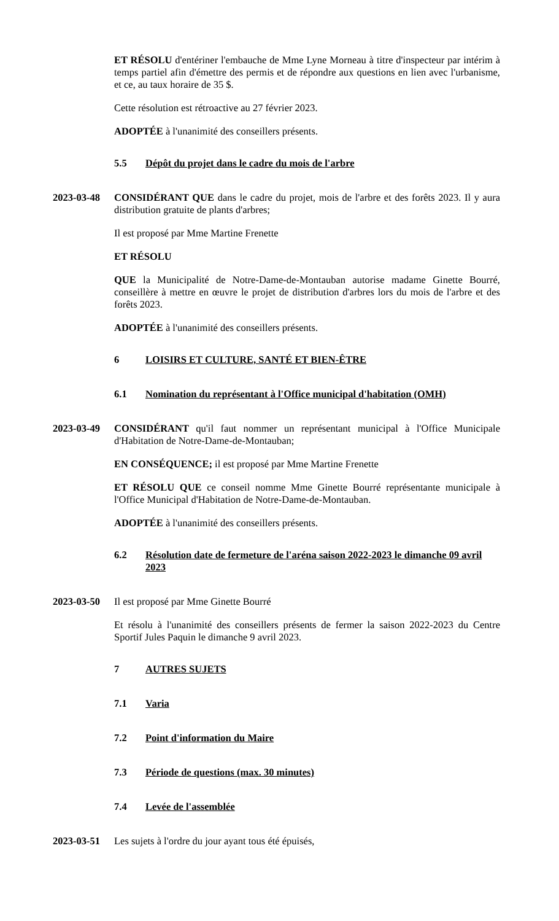ET RÉSOLU d'entériner l'embauche de Mme Lyne Morneau à titre d'inspecteur par intérim à temps partiel afin d'émettre des permis et de répondre aux questions en lien avec l'urbanisme, et ce, au taux horaire de 35 $.
Cette résolution est rétroactive au 27 février 2023.
ADOPTÉE à l'unanimité des conseillers présents.
5.5 Dépôt du projet dans le cadre du mois de l'arbre
2023-03-48 CONSIDÉRANT QUE dans le cadre du projet, mois de l'arbre et des forêts 2023. Il y aura distribution gratuite de plants d'arbres;
Il est proposé par Mme Martine Frenette
ET RÉSOLU
QUE la Municipalité de Notre-Dame-de-Montauban autorise madame Ginette Bourré, conseillère à mettre en œuvre le projet de distribution d'arbres lors du mois de l'arbre et des forêts 2023.
ADOPTÉE à l'unanimité des conseillers présents.
6 LOISIRS ET CULTURE, SANTÉ ET BIEN-ÊTRE
6.1 Nomination du représentant à l'Office municipal d'habitation (OMH)
2023-03-49 CONSIDÉRANT qu'il faut nommer un représentant municipal à l'Office Municipale d'Habitation de Notre-Dame-de-Montauban;
EN CONSÉQUENCE; il est proposé par Mme Martine Frenette
ET RÉSOLU QUE ce conseil nomme Mme Ginette Bourré représentante municipale à l'Office Municipal d'Habitation de Notre-Dame-de-Montauban.
ADOPTÉE à l'unanimité des conseillers présents.
6.2 Résolution date de fermeture de l'aréna saison 2022-2023 le dimanche 09 avril 2023
2023-03-50 Il est proposé par Mme Ginette Bourré
Et résolu à l'unanimité des conseillers présents de fermer la saison 2022-2023 du Centre Sportif Jules Paquin le dimanche 9 avril 2023.
7 AUTRES SUJETS
7.1 Varia
7.2 Point d'information du Maire
7.3 Période de questions (max. 30 minutes)
7.4 Levée de l'assemblée
2023-03-51 Les sujets à l'ordre du jour ayant tous été épuisés,